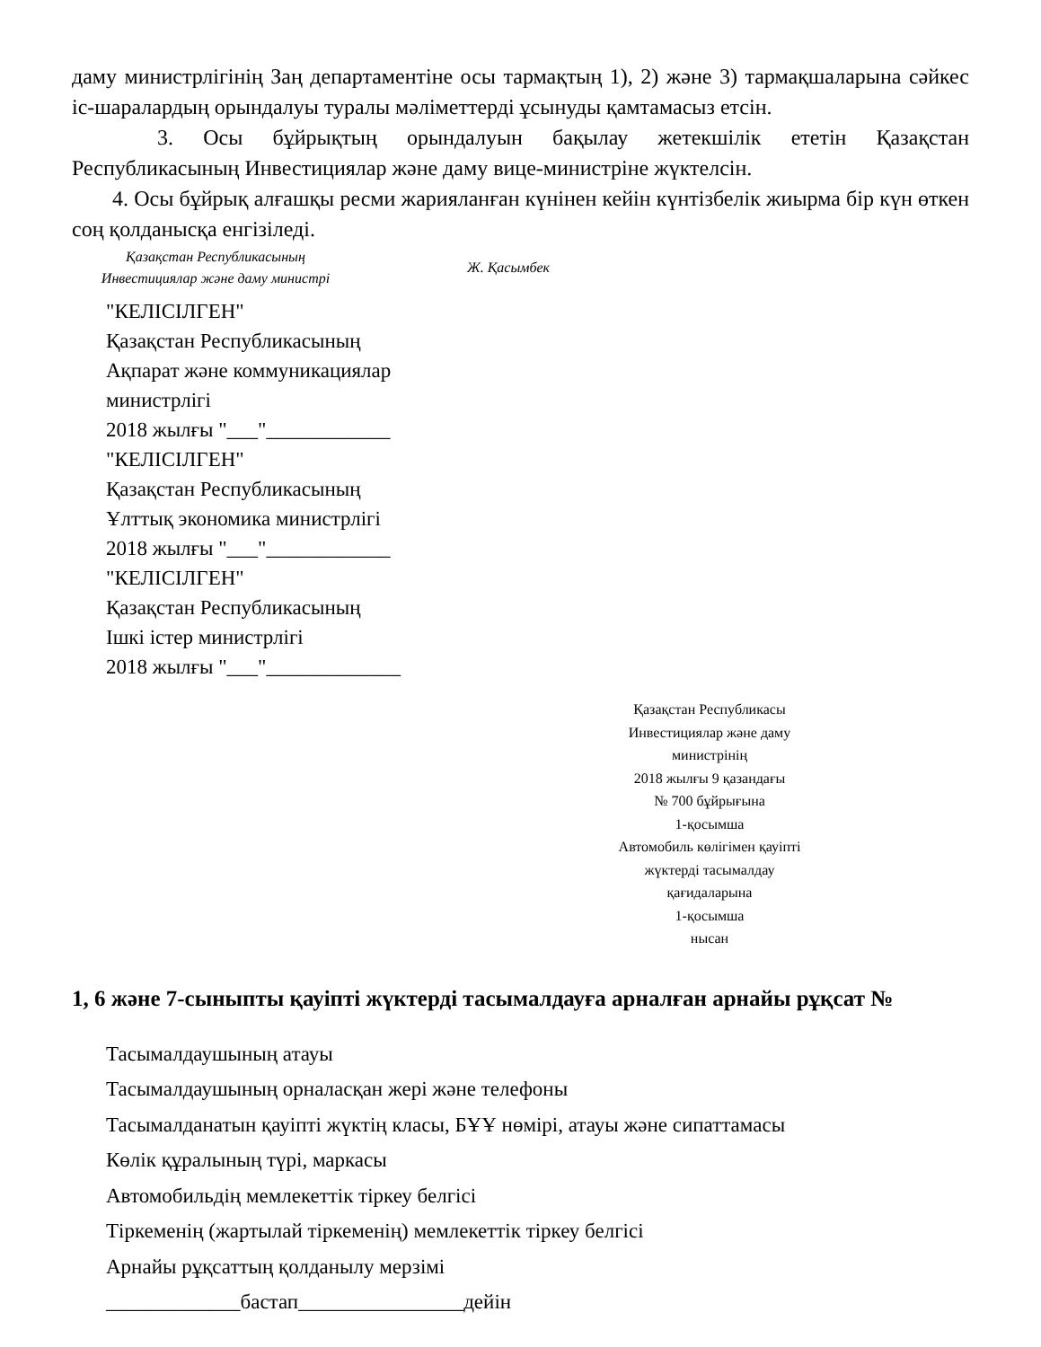даму министрлігінің Заң департаментіне осы тармақтың 1), 2) және 3) тармақшаларына сәйкес іс-шаралардың орындалуы туралы мәліметтерді ұсынуды қамтамасыз етсін.
3. Осы бұйрықтың орындалуын бақылау жетекшілік ететін Қазақстан Республикасының Инвестициялар және даму вице-министріне жүктелсін.
4. Осы бұйрық алғашқы ресми жарияланған күнінен кейін күнтізбелік жиырма бір күн өткен соң қолданысқа енгізіледі.
Қазақстан Республикасының
Инвестициялар және даму министрі
Ж. Қасымбек
"КЕЛІСІЛГЕН"
Қазақстан Республикасының
Ақпарат және коммуникациялар
министрлігі
2018 жылғы "___"____________
"КЕЛІСІЛГЕН"
Қазақстан Республикасының
Ұлттық экономика министрлігі
2018 жылғы "___"____________
"КЕЛІСІЛГЕН"
Қазақстан Республикасының
Ішкі істер министрлігі
2018 жылғы "___"_____________
Қазақстан Республикасы
Инвестициялар және даму
министрінің
2018 жылғы 9 қазандағы
№ 700 бұйрығына
1-қосымша
Автомобиль көлігімен қауіпті
жүктерді тасымалдау
қағидаларына
1-қосымша
нысан
1, 6 және 7-сыныпты қауіпті жүктерді тасымалдауға арналған арнайы рұқсат №
Тасымалдаушының атауы
Тасымалдаушының орналасқан жері және телефоны
Тасымалданатын қауіпті жүктің класы, БҰҰ нөмірі, атауы және сипаттамасы
Көлік құралының түрі, маркасы
Автомобильдің мемлекеттік тіркеу белгісі
Тіркеменің (жартылай тіркеменің) мемлекеттік тіркеу белгісі
Арнайы рұқсаттың қолданылу мерзімі
_____________бастап________________дейін